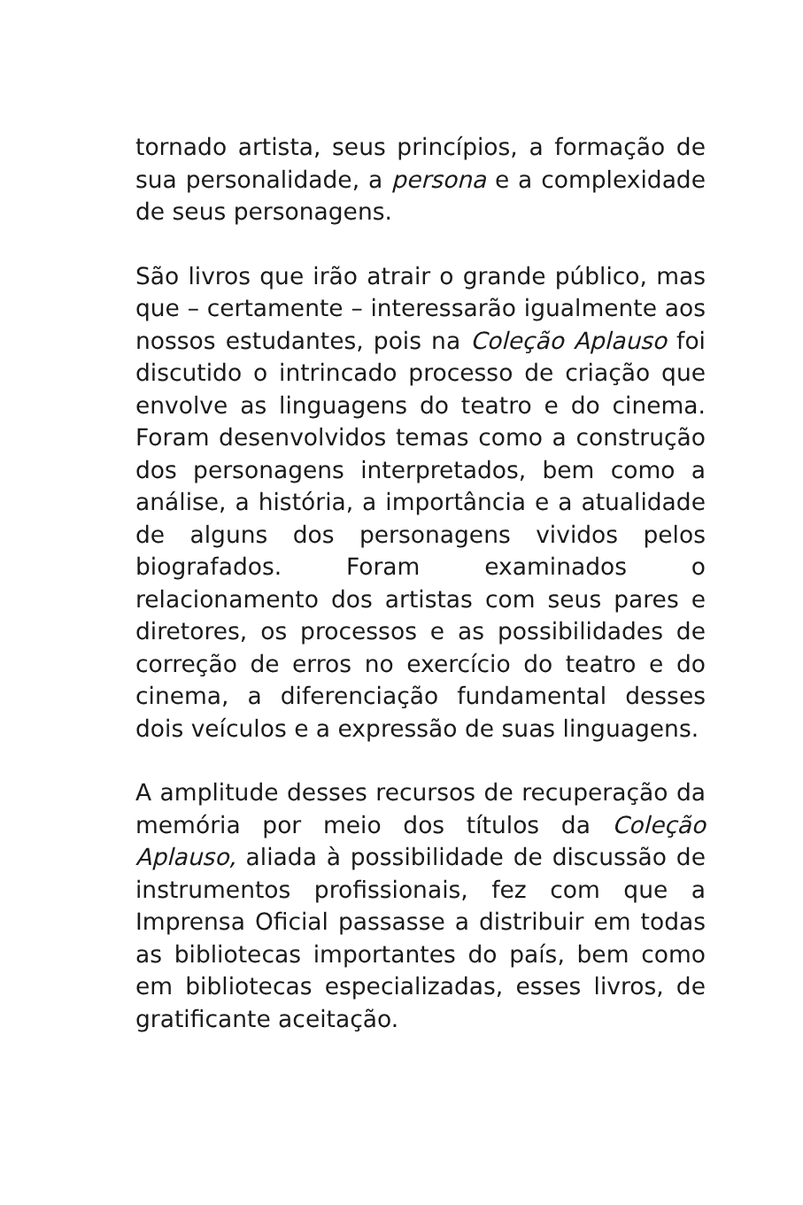tornado artista, seus princípios, a formação de sua personalidade, a persona e a complexidade de seus personagens.
São livros que irão atrair o grande público, mas que – certamente – interessarão igualmente aos nossos estudantes, pois na Coleção Aplauso foi discutido o intrincado processo de criação que envolve as linguagens do teatro e do cinema. Foram desenvolvidos temas como a construção dos personagens interpretados, bem como a análise, a história, a importância e a atualidade de alguns dos personagens vividos pelos biografados. Foram examinados o relacionamento dos artistas com seus pares e diretores, os processos e as possibilidades de correção de erros no exercício do teatro e do cinema, a diferenciação fundamental desses dois veículos e a expressão de suas linguagens.
A amplitude desses recursos de recuperação da memória por meio dos títulos da Coleção Aplauso, aliada à possibilidade de discussão de instrumentos profissionais, fez com que a Imprensa Oficial passasse a distribuir em todas as bibliotecas importantes do país, bem como em bibliotecas especializadas, esses livros, de gratificante aceitação.